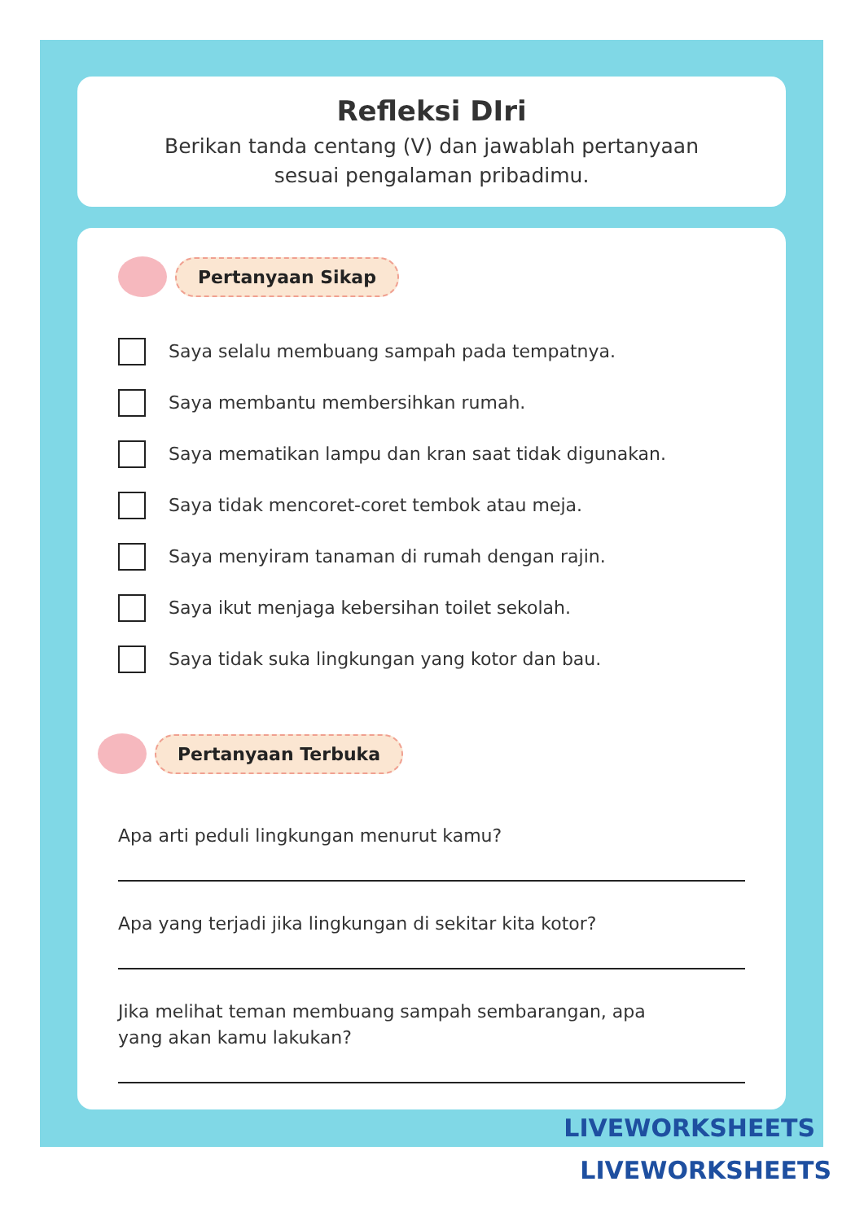Refleksi DIri
Berikan tanda centang (V) dan jawablah pertanyaan
sesuai pengalaman pribadimu.
Pertanyaan Sikap
Saya selalu membuang sampah pada tempatnya.
Saya membantu membersihkan rumah.
Saya mematikan lampu dan kran saat tidak digunakan.
Saya tidak mencoret-coret tembok atau meja.
Saya menyiram tanaman di rumah dengan rajin.
Saya ikut menjaga kebersihan toilet sekolah.
Saya tidak suka lingkungan yang kotor dan bau.
Pertanyaan Terbuka
Apa arti peduli lingkungan menurut kamu?
Apa yang terjadi jika lingkungan di sekitar kita kotor?
Jika melihat teman membuang sampah sembarangan, apa
yang akan kamu lakukan?
LIVEWORKSHEETS
LIVEWORKSHEETS